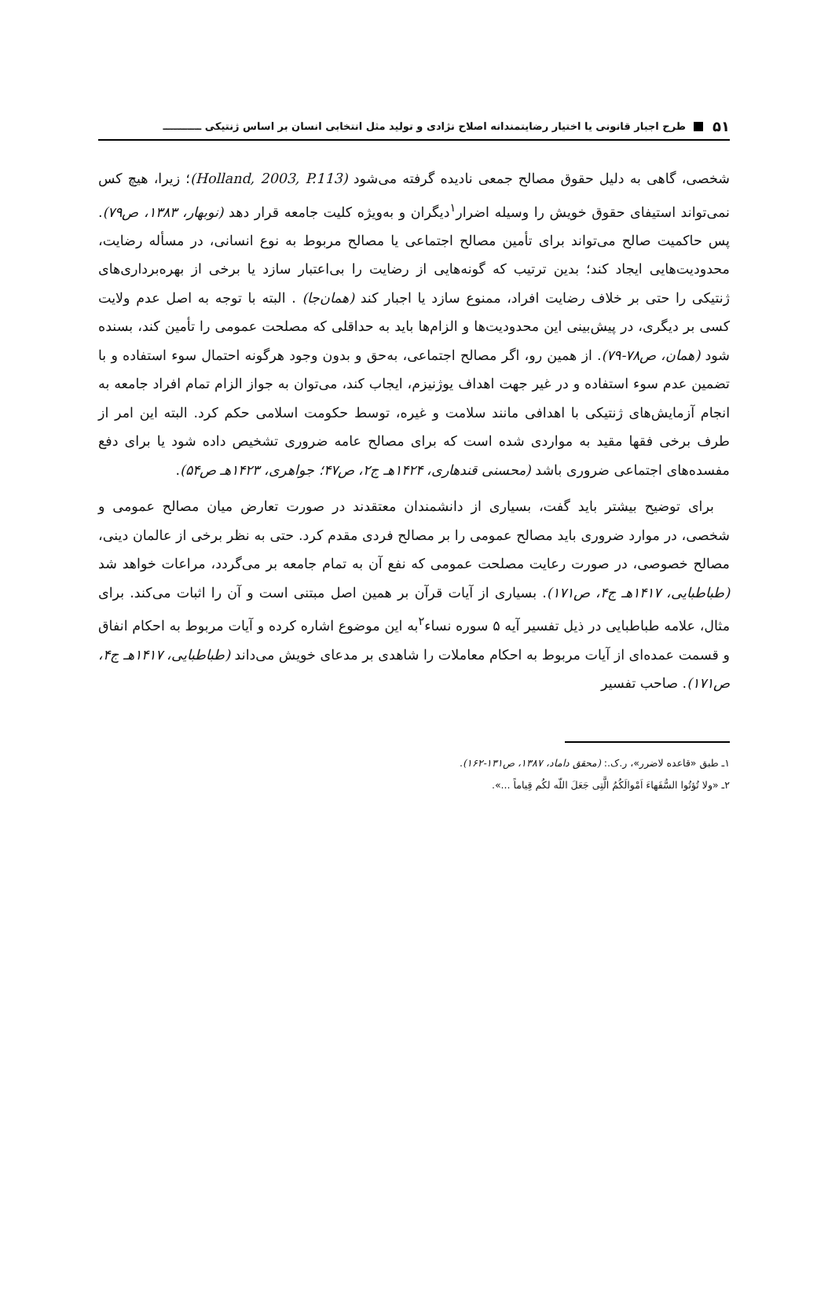۵۱ طرح اجبار قانونی یا اختیار رضایتمندانه اصلاح نژادی و تولید مثل انتخابی انسان بر اساس ژنتیکی ـــــــــــ
شخصی، گاهی به دلیل حقوق مصالح جمعی نادیده گرفته می‌شود (Holland, 2003, P.113)؛ زیرا، هیچ کس نمی‌تواند استیفای حقوق خویش را وسیله اضرار<sup>۱</sup>دیگران و به‌ویژه کلیت جامعه قرار دهد (نوبهار، ۱۳۸۳، ص۷۹). پس حاکمیت صالح می‌تواند برای تأمین مصالح اجتماعی یا مصالح مربوط به نوع انسانی، در مسأله رضایت، محدودیت‌هایی ایجاد کند؛ بدین ترتیب که گونه‌هایی از رضایت را بی‌اعتبار سازد یا برخی از بهره‌برداری‌های ژنتیکی را حتی بر خلاف رضایت افراد، ممنوع سازد یا اجبار کند (همان‌جا) . البته با توجه به اصل عدم ولایت کسی بر دیگری، در پیش‌بینی این محدودیت‌ها و الزام‌ها باید به حداقلی که مصلحت عمومی را تأمین کند، بسنده شود (همان، ص۷۸-۷۹). از همین رو، اگر مصالح اجتماعی، به‌حق و بدون وجود هرگونه احتمال سوء استفاده و با تضمین عدم سوء استفاده و در غیر جهت اهداف یوژنیزم، ایجاب کند، می‌توان به جواز الزام تمام افراد جامعه به انجام آزمایش‌های ژنتیکی با اهدافی مانند سلامت و غیره، توسط حکومت اسلامی حکم کرد. البته این امر از طرف برخی فقها مقید به مواردی شده است که برای مصالح عامه ضروری تشخیص داده شود یا برای دفع مفسده‌های اجتماعی ضروری باشد (محسنی قندهاری، ۱۴۲۴هـ ج۲، ص۴۷؛ جواهری، ۱۴۲۳هـ ص۵۴).
برای توضیح بیشتر باید گفت، بسیاری از دانشمندان معتقدند در صورت تعارض میان مصالح عمومی و شخصی، در موارد ضروری باید مصالح عمومی را بر مصالح فردی مقدم کرد. حتی به نظر برخی از عالمان دینی، مصالح خصوصی، در صورت رعایت مصلحت عمومی که نفع آن به تمام جامعه بر می‌گردد، مراعات خواهد شد (طباطبایی، ۱۴۱۷هـ ج۴، ص۱۷۱). بسیاری از آیات قرآن بر همین اصل مبتنی است و آن را اثبات می‌کند. برای مثال، علامه طباطبایی در ذیل تفسیر آیه ۵ سوره نساء<sup>۲</sup>به این موضوع اشاره کرده و آیات مربوط به احکام انفاق و قسمت عمده‌ای از آیات مربوط به احکام معاملات را شاهدی بر مدعای خویش می‌داند (طباطبایی، ۱۴۱۷هـ ج۴، ص۱۷۱). صاحب تفسیر
۱ـ طبق «قاعده لاضرر»، ر.ک.: (محقق داماد، ۱۳۸۷، ص۱۳۱-۱۶۲).
۲ـ «ولا تُؤتُوا السُّفَهاءَ اَمْوالَكُمُ الَّتِی جَعَلَ اللّه لكُم قِیاماً ...».